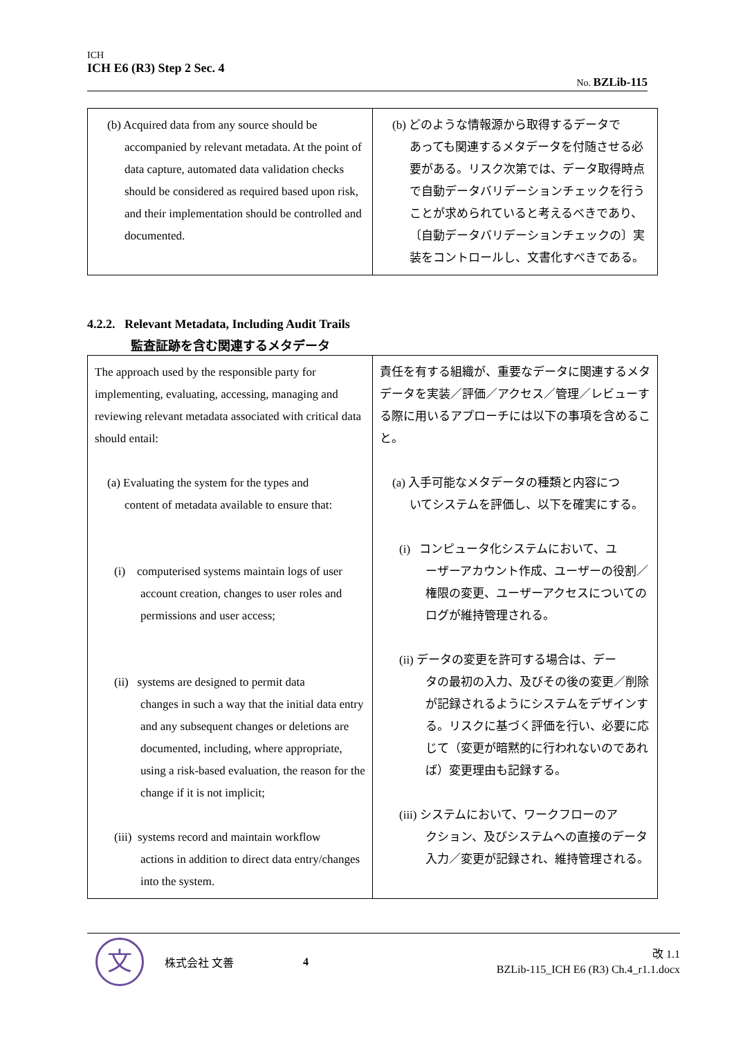ICH
ICH E6 (R3) Step 2 Sec. 4
No. BZLib-115
| (b) Acquired data from any source should be accompanied by relevant metadata. At the point of data capture, automated data validation checks should be considered as required based upon risk, and their implementation should be controlled and documented. | (b) どのような情報源から取得するデータで あっても関連するメタデータを付随させる必要がある。リスク次第では、データ取得時点で自動データバリデーションチェックを行うことが求められていると考えるべきであり、〔自動データバリデーションチェックの〕実装をコントロールし、文書化すべきである。 |
4.2.2. Relevant Metadata, Including Audit Trails
監査証跡を含む関連するメタデータ
| The approach used by the responsible party for implementing, evaluating, accessing, managing and reviewing relevant metadata associated with critical data should entail: (a) Evaluating the system for the types and content of metadata available to ensure that: (i) computerised systems maintain logs of user account creation, changes to user roles and permissions and user access; (ii) systems are designed to permit data changes in such a way that the initial data entry and any subsequent changes or deletions are documented, including, where appropriate, using a risk-based evaluation, the reason for the change if it is not implicit; (iii) systems record and maintain workflow actions in addition to direct data entry/changes into the system. | 責任を有する組織が、重要なデータに関連するメタデータを実装／評価／アクセス／管理／レビューする際に用いるアプローチには以下の事項を含めること。 (a) 入手可能なメタデータの種類と内容につ いてシステムを評価し、以下を確実にする。 (i) コンピュータ化システムにおいて、ユ ーザーアカウント作成、ユーザーの役割／権限の変更、ユーザーアクセスについてのログが維持管理される。 (ii) データの変更を許可する場合は、デー タの最初の入力、及びその後の変更／削除が記録されるようにシステムをデザインする。リスクに基づく評価を行い、必要に応じて（変更が暗黙的に行われないのであれば）変更理由も記録する。 (iii) システムにおいて、ワークフローのア クション、及びシステムへの直接のデータ入力／変更が記録され、維持管理される。 |
文
株式会社 文善 4
改 1.1
BZLib-115_ICH E6 (R3) Ch.4_r1.1.docx